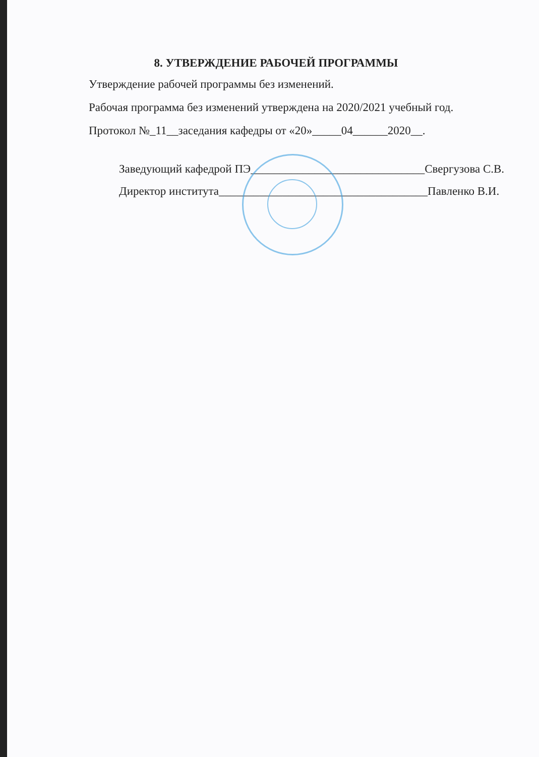8. УТВЕРЖДЕНИЕ РАБОЧЕЙ ПРОГРАММЫ
Утверждение рабочей программы без изменений.
Рабочая программа без изменений утверждена на 2020/2021 учебный год.
Протокол №_11__заседания кафедры от «20»_____04______2020__.
Заведующий кафедрой ПЭ______________________________Свергузова С.В.
Директор института____________________________________Павленко В.И.